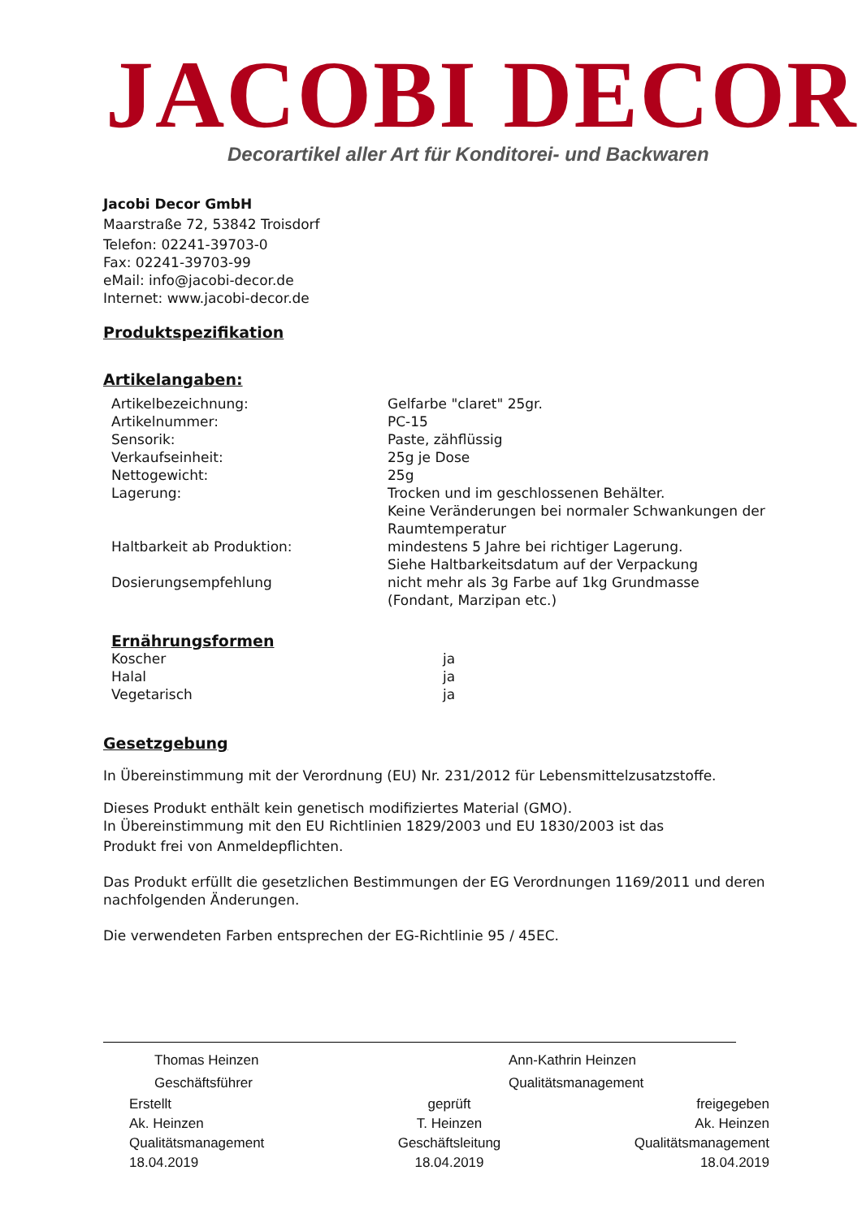JACOBI DECOR
Decorartikel aller Art für Konditorei- und Backwaren
Jacobi Decor GmbH
Maarstraße 72, 53842 Troisdorf
Telefon: 02241-39703-0
Fax: 02241-39703-99
eMail: info@jacobi-decor.de
Internet: www.jacobi-decor.de
Produktspezifikation
Artikelangaben:
| Artikelbezeichnung: | Gelfarbe "claret" 25gr. |
| Artikelnummer: | PC-15 |
| Sensorik: | Paste, zähflüssig |
| Verkaufseinheit: | 25g je Dose |
| Nettogewicht: | 25g |
| Lagerung: | Trocken und im geschlossenen Behälter. Keine Veränderungen bei normaler Schwankungen der Raumtemperatur |
| Haltbarkeit ab Produktion: | mindestens 5 Jahre bei richtiger Lagerung. Siehe Haltbarkeitsdatum auf der Verpackung |
| Dosierungsempfehlung | nicht mehr als 3g Farbe auf 1kg Grundmasse (Fondant, Marzipan etc.) |
Ernährungsformen
| Koscher | ja |
| Halal | ja |
| Vegetarisch | ja |
Gesetzgebung
In Übereinstimmung mit der Verordnung (EU) Nr. 231/2012 für Lebensmittelzusatzstoffe.
Dieses Produkt enthält kein genetisch modifiziertes Material (GMO).
In Übereinstimmung mit den EU Richtlinien 1829/2003 und EU 1830/2003 ist das
Produkt frei von Anmeldepflichten.
Das Produkt erfüllt die gesetzlichen Bestimmungen der EG Verordnungen 1169/2011 und deren nachfolgenden Änderungen.
Die verwendeten Farben entsprechen der EG-Richtlinie 95 / 45EC.
Thomas Heinzen
Geschäftsführer
Ann-Kathrin Heinzen
Qualitätsmanagement
Erstellt
Ak. Heinzen
Qualitätsmanagement
18.04.2019
geprüft
T. Heinzen
Geschäftsleitung
18.04.2019
freigegeben
Ak. Heinzen
Qualitätsmanagement
18.04.2019